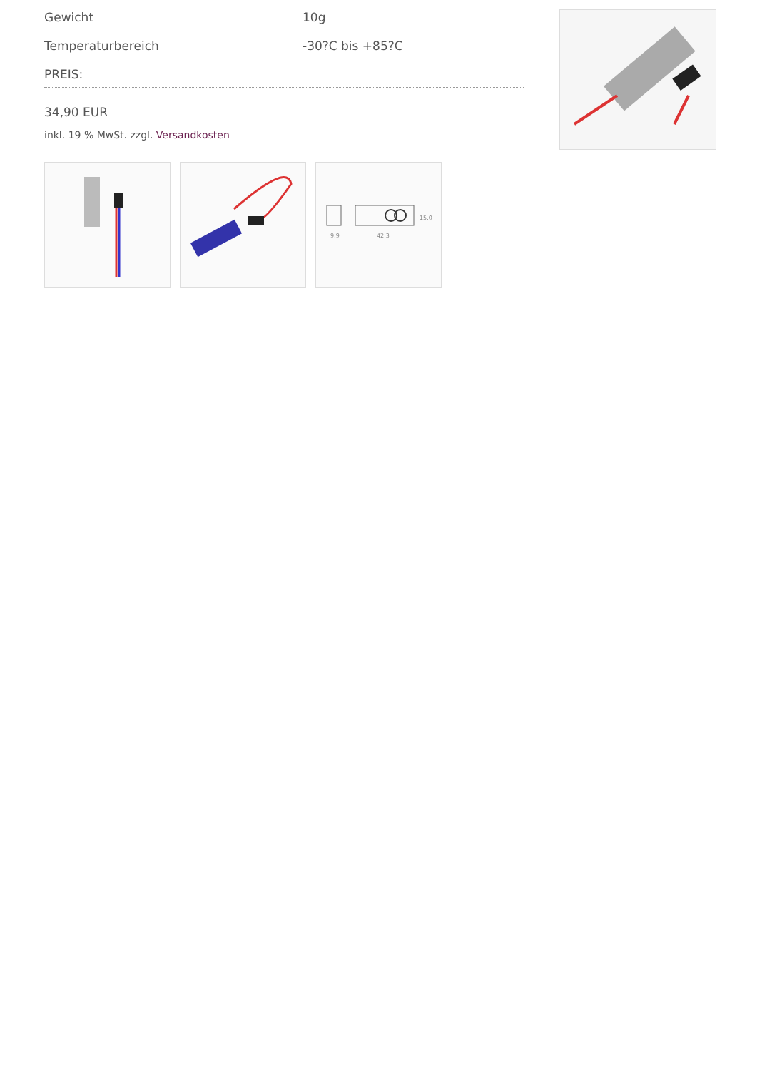| Gewicht | 10g |
| Temperaturbereich | -30?C bis +85?C |
PREIS:
34,90 EUR
inkl. 19 % MwSt. zzgl. Versandkosten
9,9
42,3
15,0